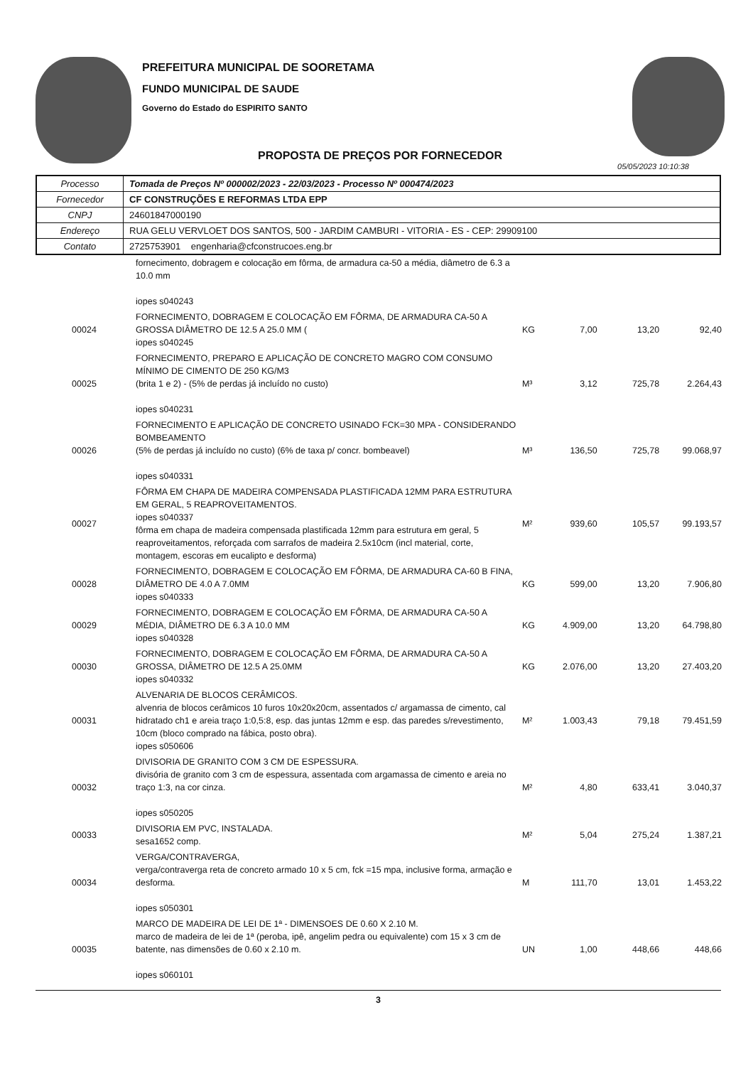PREFEITURA MUNICIPAL DE SOORETAMA
FUNDO MUNICIPAL DE SAUDE
Governo do Estado do ESPIRITO SANTO
PROPOSTA DE PREÇOS POR FORNECEDOR
05/05/2023 10:10:38
| Processo | Tomada de Preços Nº 000002/2023 - 22/03/2023 - Processo Nº 000474/2023 |
| Fornecedor | CF CONSTRUÇÕES E REFORMAS LTDA EPP |
| CNPJ | 24601847000190 |
| Endereço | RUA GELU VERVLOET DOS SANTOS, 500 - JARDIM CAMBURI - VITORIA - ES - CEP: 29909100 |
| Contato | 2725753901 engenharia@cfconstrucoes.eng.br |
| | fornecimento, dobragem e colocação em fôrma, de armadura ca-50 a média, diâmetro de 6.3 a 10.0 mm iopes s040243 | | | | |
| 00024 | FORNECIMENTO, DOBRAGEM E COLOCAÇÃO EM FÔRMA, DE ARMADURA CA-50 A GROSSA DIÂMETRO DE 12.5 A 25.0 MM ( iopes s040245 | KG | 7,00 | 13,20 | 92,40 |
| 00025 | FORNECIMENTO, PREPARO E APLICAÇÃO DE CONCRETO MAGRO COM CONSUMO MÍNIMO DE CIMENTO DE 250 KG/M3 (brita 1 e 2) - (5% de perdas já incluído no custo) iopes s040231 | M³ | 3,12 | 725,78 | 2.264,43 |
| 00026 | FORNECIMENTO E APLICAÇÃO DE CONCRETO USINADO FCK=30 MPA - CONSIDERANDO BOMBEAMENTO (5% de perdas já incluído no custo) (6% de taxa p/ concr. bombeavel) iopes s040331 | M³ | 136,50 | 725,78 | 99.068,97 |
| 00027 | FÔRMA EM CHAPA DE MADEIRA COMPENSADA PLASTIFICADA 12MM PARA ESTRUTURA EM GERAL, 5 REAPROVEITAMENTOS. iopes s040337 fôrma em chapa de madeira compensada plastificada 12mm para estrutura em geral, 5 reaproveitamentos, reforçada com sarrafos de madeira 2.5x10cm (incl material, corte, montagem, escoras em eucalipto e desforma) | M² | 939,60 | 105,57 | 99.193,57 |
| 00028 | FORNECIMENTO, DOBRAGEM E COLOCAÇÃO EM FÔRMA, DE ARMADURA CA-60 B FINA, DIÂMETRO DE 4.0 A 7.0MM iopes s040333 | KG | 599,00 | 13,20 | 7.906,80 |
| 00029 | FORNECIMENTO, DOBRAGEM E COLOCAÇÃO EM FÔRMA, DE ARMADURA CA-50 A MÉDIA, DIÂMETRO DE 6.3 A 10.0 MM iopes s040328 | KG | 4.909,00 | 13,20 | 64.798,80 |
| 00030 | FORNECIMENTO, DOBRAGEM E COLOCAÇÃO EM FÔRMA, DE ARMADURA CA-50 A GROSSA, DIÂMETRO DE 12.5 A 25.0MM iopes s040332 | KG | 2.076,00 | 13,20 | 27.403,20 |
| 00031 | ALVENARIA DE BLOCOS CERÂMICOS. alvenria de blocos cerâmicos 10 furos 10x20x20cm, assentados c/ argamassa de cimento, cal hidratado ch1 e areia traço 1:0,5:8, esp. das juntas 12mm e esp. das paredes s/revestimento, 10cm (bloco comprado na fábica, posto obra). iopes s050606 | M² | 1.003,43 | 79,18 | 79.451,59 |
| 00032 | DIVISORIA DE GRANITO COM 3 CM DE ESPESSURA. divisória de granito com 3 cm de espessura, assentada com argamassa de cimento e areia no traço 1:3, na cor cinza. iopes s050205 | M² | 4,80 | 633,41 | 3.040,37 |
| 00033 | DIVISORIA EM PVC, INSTALADA. sesa1652 comp. | M² | 5,04 | 275,24 | 1.387,21 |
| 00034 | VERGA/CONTRAVERGA, verga/contraverga reta de concreto armado 10 x 5 cm, fck =15 mpa, inclusive forma, armação e desforma. iopes s050301 | M | 111,70 | 13,01 | 1.453,22 |
| 00035 | MARCO DE MADEIRA DE LEI DE 1ª - DIMENSOES DE 0.60 X 2.10 M. marco de madeira de lei de 1ª (peroba, ipê, angelim pedra ou equivalente) com 15 x 3 cm de batente, nas dimensões de 0.60 x 2.10 m. iopes s060101 | UN | 1,00 | 448,66 | 448,66 |
3